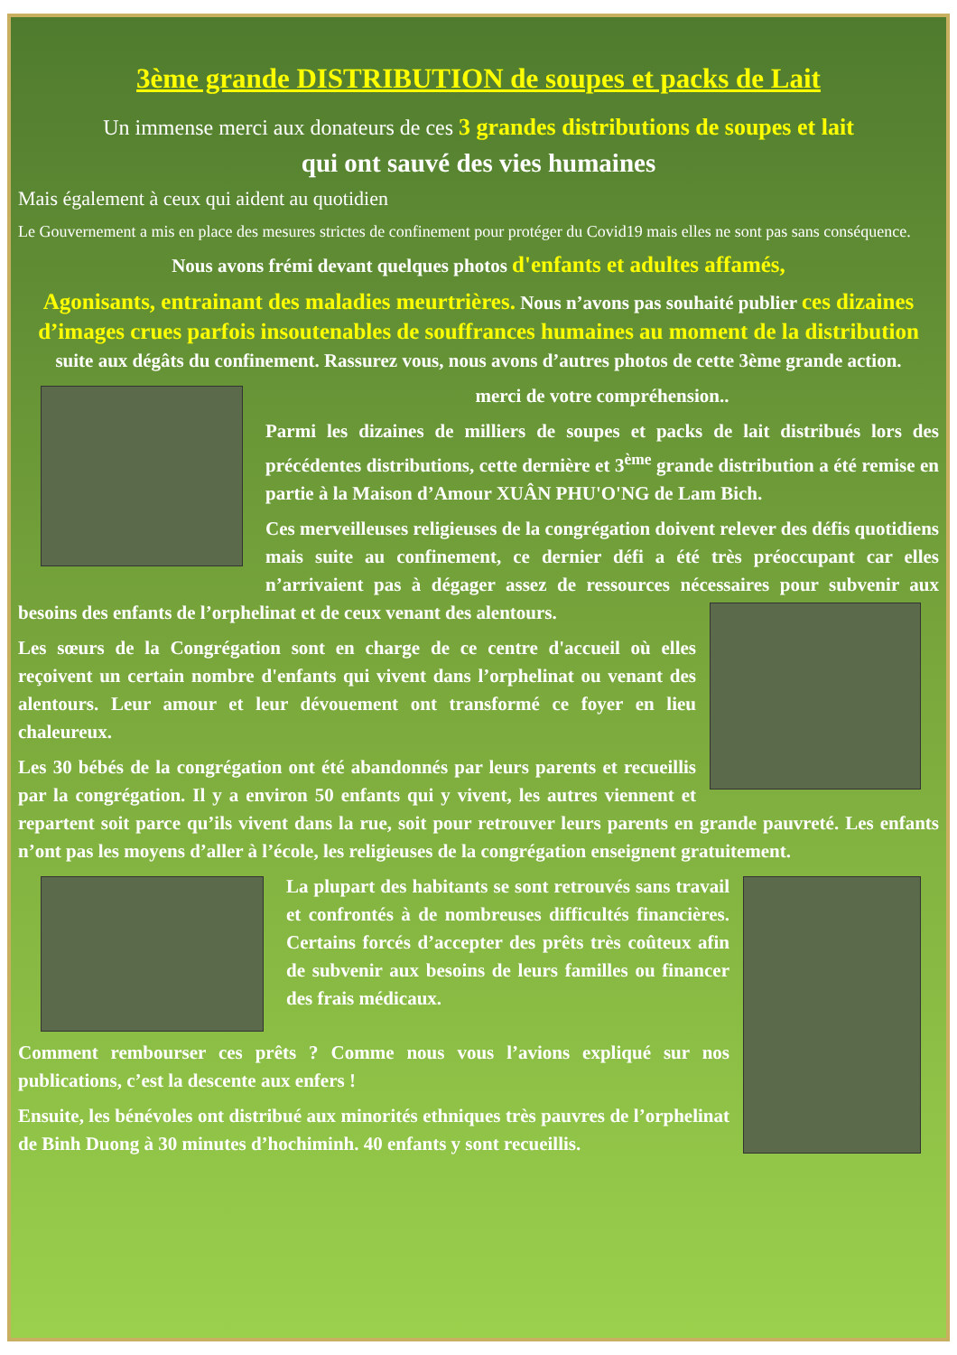3ème grande DISTRIBUTION de soupes et packs de Lait
Un immense merci aux donateurs de ces 3 grandes distributions de soupes et lait
qui ont sauvé des vies humaines
Mais également à ceux qui aident au quotidien
Le Gouvernement a mis en place des mesures strictes de confinement pour protéger du Covid19 mais elles ne sont pas sans conséquence.
Nous avons frémi devant quelques photos d'enfants et adultes affamés,
Agonisants, entrainant des maladies meurtrières. Nous n’avons pas souhaité publier ces dizaines d’images crues parfois insoutenables de souffrances humaines au moment de la distribution suite aux dégâts du confinement. Rassurez vous, nous avons d’autres photos de cette 3ème grande action.
merci de votre compréhension..
Parmi les dizaines de milliers de soupes et packs de lait distribués lors des précédentes distributions, cette dernière et 3<sup>ème</sup> grande distribution a été remise en partie à la Maison d’Amour XUÂN PHU'O'NG de Lam Bich.
Ces merveilleuses religieuses de la congrégation doivent relever des défis quotidiens mais suite au confinement, ce dernier défi a été très préoccupant car elles n’arrivaient pas à dégager assez de ressources nécessaires pour subvenir aux besoins des enfants de l’orphelinat et de ceux venant des alentours.
Les sœurs de la Congrégation sont en charge de ce centre d'accueil où elles reçoivent un certain nombre d'enfants qui vivent dans l’orphelinat ou venant des alentours. Leur amour et leur dévouement ont transformé ce foyer en lieu chaleureux.
Les 30 bébés de la congrégation ont été abandonnés par leurs parents et recueillis par la congrégation. Il y a environ 50 enfants qui y vivent, les autres viennent et repartent soit parce qu’ils vivent dans la rue, soit pour retrouver leurs parents en grande pauvreté. Les enfants n’ont pas les moyens d’aller à l’école, les religieuses de la congrégation enseignent gratuitement.
La plupart des habitants se sont retrouvés sans travail et confrontés à de nombreuses difficultés financières. Certains forcés d’accepter des prêts très coûteux afin de subvenir aux besoins de leurs familles ou financer des frais médicaux.
Comment rembourser ces prêts ? Comme nous vous l’avions expliqué sur nos publications, c’est la descente aux enfers !
Ensuite, les bénévoles ont distribué aux minorités ethniques très pauvres de l’orphelinat de Binh Duong à 30 minutes d’hochiminh. 40 enfants y sont recueillis.